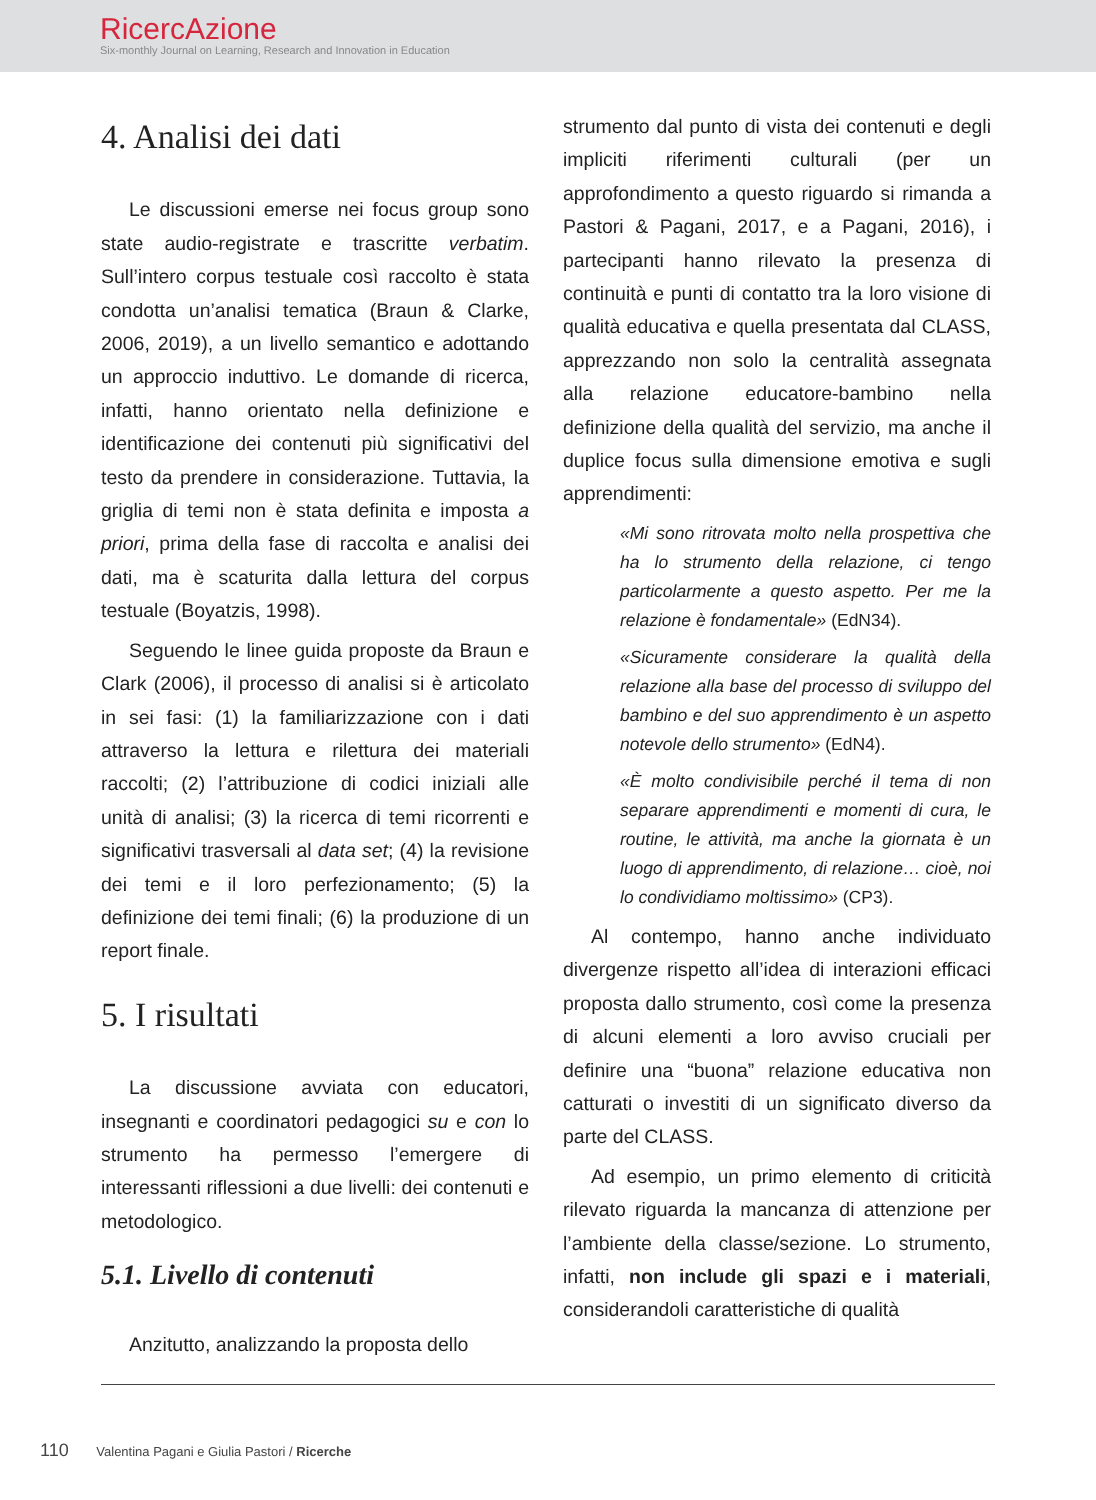RicercAzione
Six-monthly Journal on Learning, Research and Innovation in Education
4. Analisi dei dati
Le discussioni emerse nei focus group sono state audio-registrate e trascritte verbatim. Sull’intero corpus testuale così raccolto è stata condotta un’analisi tematica (Braun & Clarke, 2006, 2019), a un livello semantico e adottando un approccio induttivo. Le domande di ricerca, infatti, hanno orientato nella definizione e identificazione dei contenuti più significativi del testo da prendere in considerazione. Tuttavia, la griglia di temi non è stata definita e imposta a priori, prima della fase di raccolta e analisi dei dati, ma è scaturita dalla lettura del corpus testuale (Boyatzis, 1998).
Seguendo le linee guida proposte da Braun e Clark (2006), il processo di analisi si è articolato in sei fasi: (1) la familiarizzazione con i dati attraverso la lettura e rilettura dei materiali raccolti; (2) l’attribuzione di codici iniziali alle unità di analisi; (3) la ricerca di temi ricorrenti e significativi trasversali al data set; (4) la revisione dei temi e il loro perfezionamento; (5) la definizione dei temi finali; (6) la produzione di un report finale.
5. I risultati
La discussione avviata con educatori, insegnanti e coordinatori pedagogici su e con lo strumento ha permesso l’emergere di interessanti riflessioni a due livelli: dei contenuti e metodologico.
5.1. Livello di contenuti
Anzitutto, analizzando la proposta dello
strumento dal punto di vista dei contenuti e degli impliciti riferimenti culturali (per un approfondimento a questo riguardo si rimanda a Pastori & Pagani, 2017, e a Pagani, 2016), i partecipanti hanno rilevato la presenza di continuità e punti di contatto tra la loro visione di qualità educativa e quella presentata dal CLASS, apprezzando non solo la centralità assegnata alla relazione educatore-bambino nella definizione della qualità del servizio, ma anche il duplice focus sulla dimensione emotiva e sugli apprendimenti:
«Mi sono ritrovata molto nella prospettiva che ha lo strumento della relazione, ci tengo particolarmente a questo aspetto. Per me la relazione è fondamentale» (EdN34).
«Sicuramente considerare la qualità della relazione alla base del processo di sviluppo del bambino e del suo apprendimento è un aspetto notevole dello strumento» (EdN4).
«È molto condivisibile perché il tema di non separare apprendimenti e momenti di cura, le routine, le attività, ma anche la giornata è un luogo di apprendimento, di relazione… cioè, noi lo condividiamo moltissimo» (CP3).
Al contempo, hanno anche individuato divergenze rispetto all’idea di interazioni efficaci proposta dallo strumento, così come la presenza di alcuni elementi a loro avviso cruciali per definire una “buona” relazione educativa non catturati o investiti di un significato diverso da parte del CLASS.
Ad esempio, un primo elemento di criticità rilevato riguarda la mancanza di attenzione per l’ambiente della classe/sezione. Lo strumento, infatti, non include gli spazi e i materiali, considerandoli caratteristiche di qualità
110 Valentina Pagani e Giulia Pastori / Ricerche